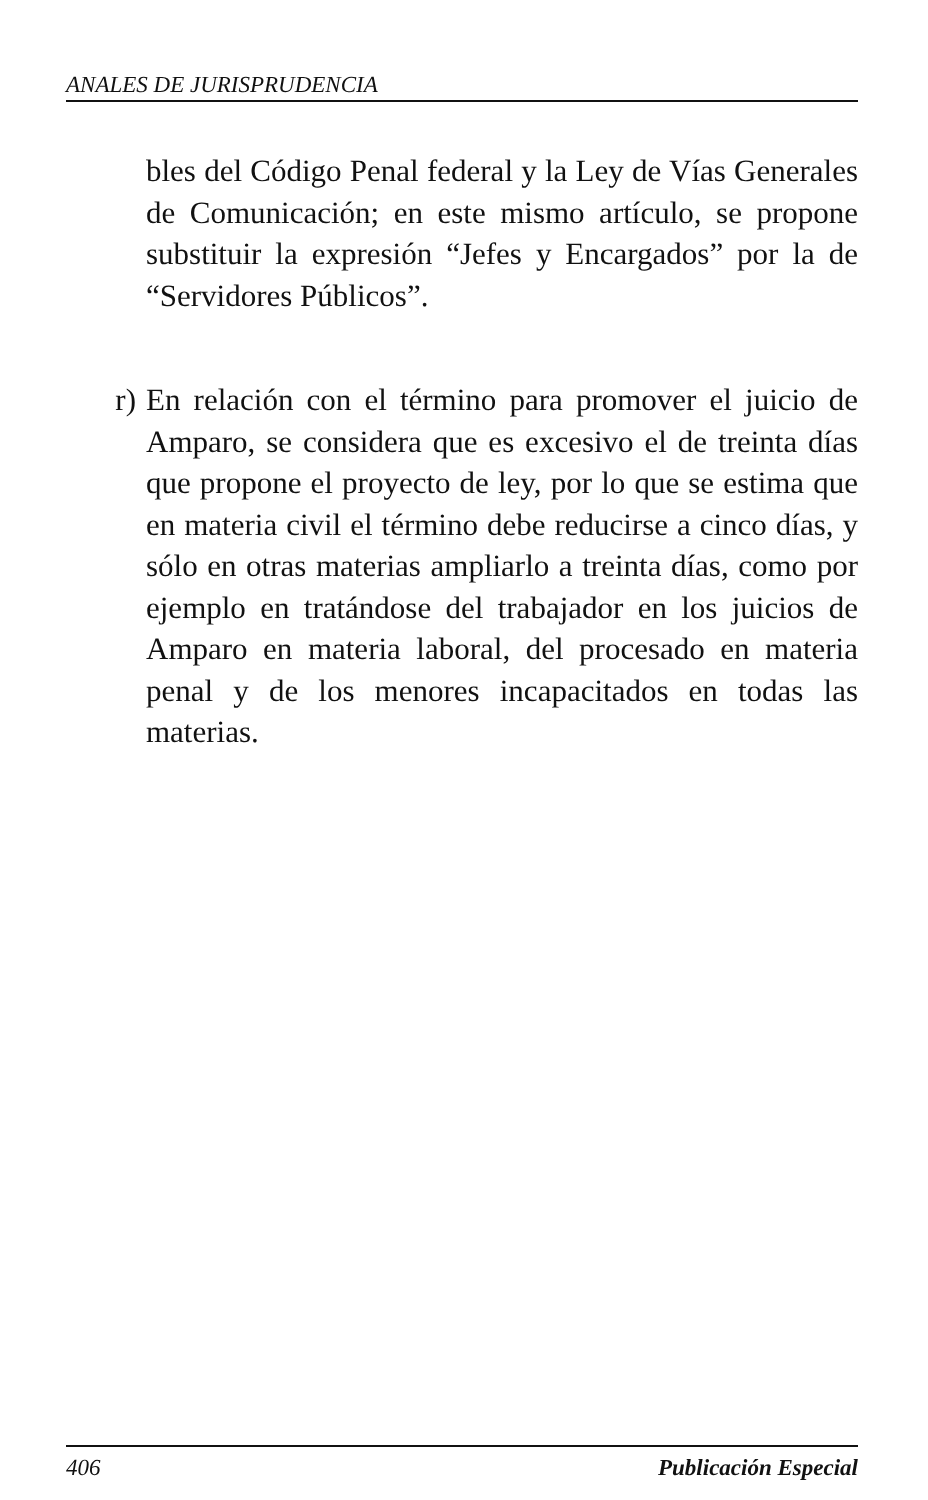ANALES DE JURISPRUDENCIA
bles del Código Penal federal y la Ley de Vías Generales de Comunicación; en este mismo artículo, se propone substituir la expresión “Jefes y Encargados” por la de “Servidores Públicos”.
r) En relación con el término para promover el juicio de Amparo, se considera que es excesivo el de treinta días que propone el proyecto de ley, por lo que se estima que en materia civil el término debe reducirse a cinco días, y sólo en otras materias ampliarlo a treinta días, como por ejemplo en tratándose del trabajador en los juicios de Amparo en materia laboral, del procesado en materia penal y de los menores incapacitados en todas las materias.
406 Publicación Especial